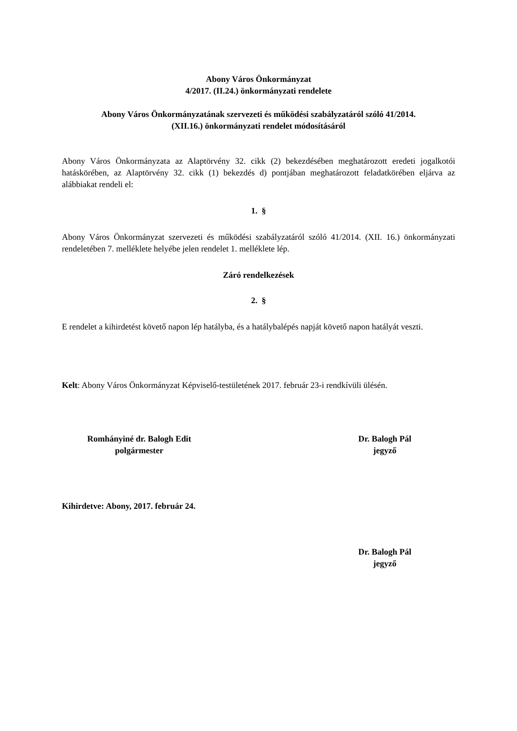Abony Város Önkormányzat
4/2017. (II.24.) önkormányzati rendelete
Abony Város Önkormányzatának szervezeti és működési szabályzatáról szóló 41/2014.
(XII.16.) önkormányzati rendelet módosításáról
Abony Város Önkormányzata az Alaptörvény 32. cikk (2) bekezdésében meghatározott eredeti jogalkotói hatáskörében, az Alaptörvény 32. cikk (1) bekezdés d) pontjában meghatározott feladatkörében eljárva az alábbiakat rendeli el:
1. §
Abony Város Önkormányzat szervezeti és működési szabályzatáról szóló 41/2014. (XII. 16.) önkormányzati rendeletében 7. melléklete helyébe jelen rendelet 1. melléklete lép.
Záró rendelkezések
2. §
E rendelet a kihirdetést követő napon lép hatályba, és a hatálybalépés napját követő napon hatályát veszti.
Kelt: Abony Város Önkormányzat Képviselő-testületének 2017. február 23-i rendkívüli ülésén.
Romhányiné dr. Balogh Edit
polgármester
Dr. Balogh Pál
jegyző
Kihirdetve: Abony, 2017. február 24.
Dr. Balogh Pál
jegyző